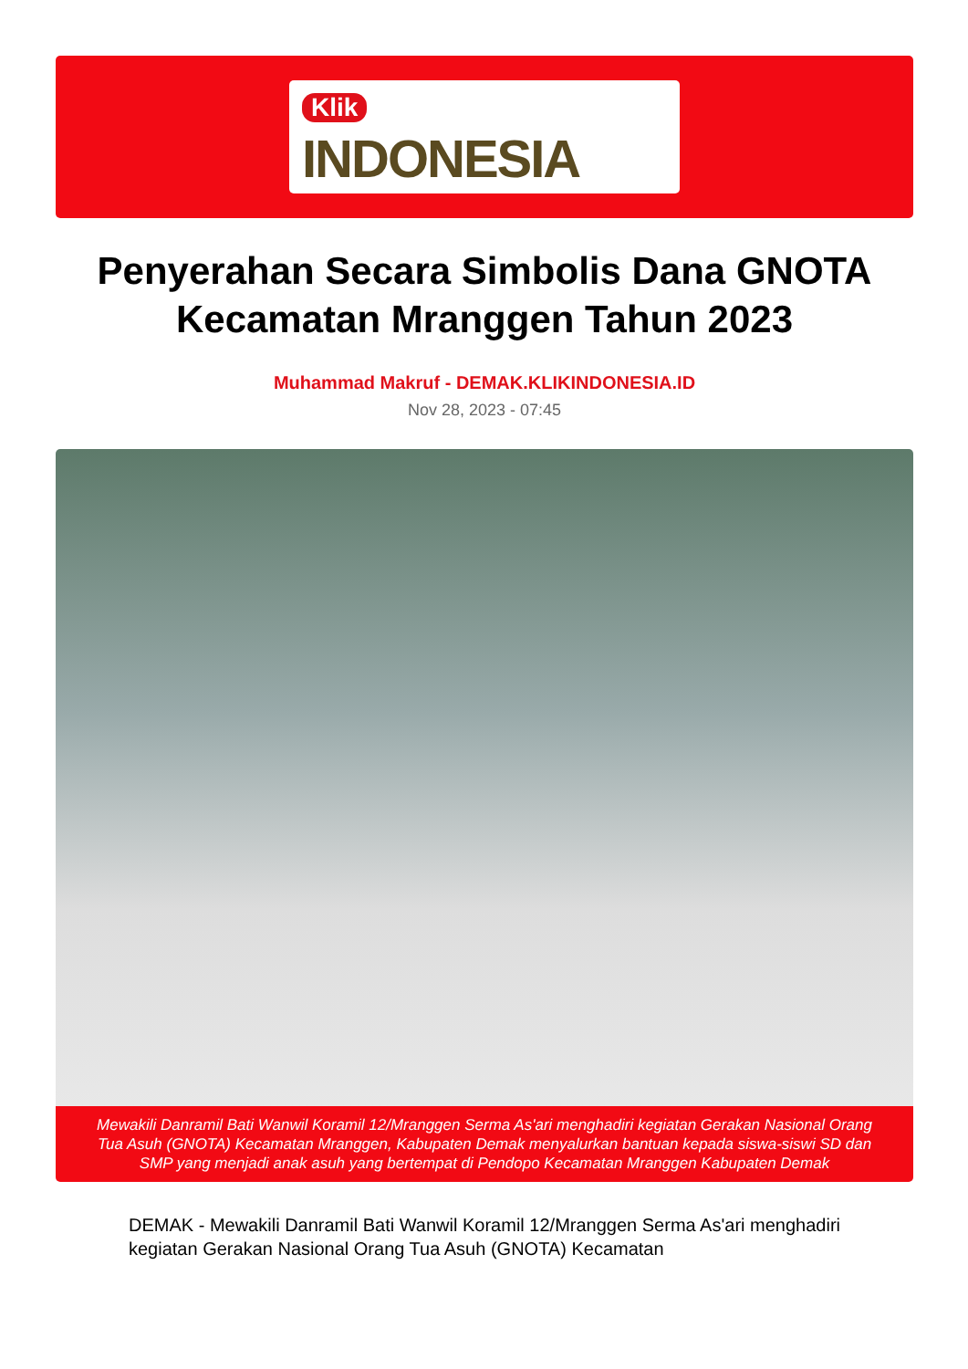Klik
INDONESIA
Penyerahan Secara Simbolis Dana GNOTA Kecamatan Mranggen Tahun 2023
Muhammad Makruf - DEMAK.KLIKINDONESIA.ID
Nov 28, 2023 - 07:45
Mewakili Danramil Bati Wanwil Koramil 12/Mranggen Serma As'ari menghadiri kegiatan Gerakan Nasional Orang Tua Asuh (GNOTA) Kecamatan Mranggen, Kabupaten Demak menyalurkan bantuan kepada siswa-siswi SD dan SMP yang menjadi anak asuh yang bertempat di Pendopo Kecamatan Mranggen Kabupaten Demak
DEMAK - Mewakili Danramil Bati Wanwil Koramil 12/Mranggen Serma As'ari menghadiri kegiatan Gerakan Nasional Orang Tua Asuh (GNOTA) Kecamatan